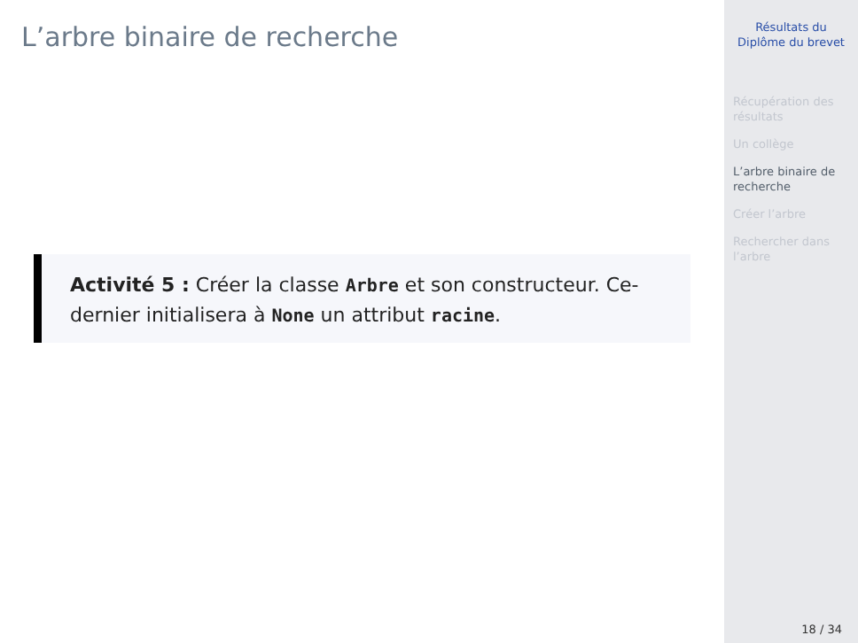L’arbre binaire de recherche
Activité 5 : Créer la classe Arbre et son constructeur. Ce-dernier initialisera à None un attribut racine.
Résultats du Diplôme du brevet
Récupération des résultats
Un collège
L’arbre binaire de recherche
Créer l’arbre
Rechercher dans l’arbre
18 / 34